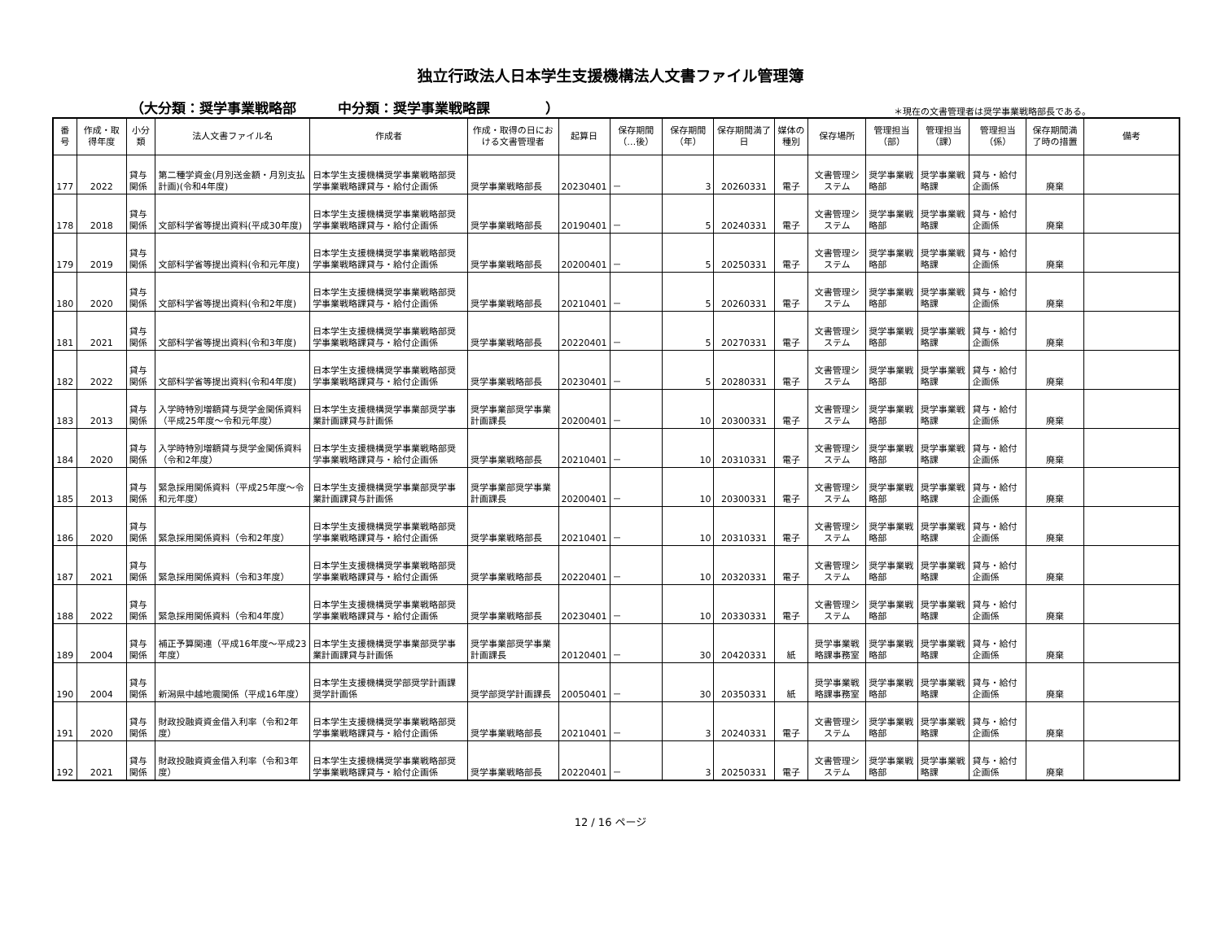独立行政法人日本学生支援機構法人文書ファイル管理簿
（大分類：奨学事業戦略部　　　中分類：奨学事業戦略課　　　　）
＊現在の文書管理者は奨学事業戦略部長である。
| 番号 | 作成・取得年度 | 小分類 | 法人文書ファイル名 | 作成者 | 作成・取得の日における文書管理者 | 起算日 | 保存期間（…後） | 保存期間（年） | 保存期間満了日 | 媒体の種別 | 保存場所 | 管理担当（部） | 管理担当（課） | 管理担当（係） | 保存期間満了時の措置 | 備考 |
| --- | --- | --- | --- | --- | --- | --- | --- | --- | --- | --- | --- | --- | --- | --- | --- | --- |
| 177 | 2022 | 貸与関係 | 第二種学資金(月別送金額・月別支払計画)(令和4年度) | 日本学生支援機構奨学事業戦略部奨学事業戦略課貸与・給付企画係 | 奨学事業戦略部長 | 20230401 | － | 3 | 20260331 | 電子 | 文書管理システム | 奨学事業戦略部 | 奨学事業戦略課 | 貸与・給付企画係 | 廃棄 | |
| 178 | 2018 | 貸与関係 | 文部科学省等提出資料(平成30年度) | 日本学生支援機構奨学事業戦略部奨学事業戦略課貸与・給付企画係 | 奨学事業戦略部長 | 20190401 | － | 5 | 20240331 | 電子 | 文書管理システム | 奨学事業戦略部 | 奨学事業戦略課 | 貸与・給付企画係 | 廃棄 | |
| 179 | 2019 | 貸与関係 | 文部科学省等提出資料(令和元年度) | 日本学生支援機構奨学事業戦略部奨学事業戦略課貸与・給付企画係 | 奨学事業戦略部長 | 20200401 | － | 5 | 20250331 | 電子 | 文書管理システム | 奨学事業戦略部 | 奨学事業戦略課 | 貸与・給付企画係 | 廃棄 | |
| 180 | 2020 | 貸与関係 | 文部科学省等提出資料(令和2年度) | 日本学生支援機構奨学事業戦略部奨学事業戦略課貸与・給付企画係 | 奨学事業戦略部長 | 20210401 | － | 5 | 20260331 | 電子 | 文書管理システム | 奨学事業戦略部 | 奨学事業戦略課 | 貸与・給付企画係 | 廃棄 | |
| 181 | 2021 | 貸与関係 | 文部科学省等提出資料(令和3年度) | 日本学生支援機構奨学事業戦略部奨学事業戦略課貸与・給付企画係 | 奨学事業戦略部長 | 20220401 | － | 5 | 20270331 | 電子 | 文書管理システム | 奨学事業戦略部 | 奨学事業戦略課 | 貸与・給付企画係 | 廃棄 | |
| 182 | 2022 | 貸与関係 | 文部科学省等提出資料(令和4年度) | 日本学生支援機構奨学事業戦略部奨学事業戦略課貸与・給付企画係 | 奨学事業戦略部長 | 20230401 | － | 5 | 20280331 | 電子 | 文書管理システム | 奨学事業戦略部 | 奨学事業戦略課 | 貸与・給付企画係 | 廃棄 | |
| 183 | 2013 | 貸与関係 | 入学時特別増額貸与奨学金関係資料（平成25年度～令和元年度） | 日本学生支援機構奨学事業部奨学事業計画課貸与計画係 | 奨学事業部奨学事業計画課長 | 20200401 | － | 10 | 20300331 | 電子 | 文書管理システム | 奨学事業戦略部 | 奨学事業戦略課 | 貸与・給付企画係 | 廃棄 | |
| 184 | 2020 | 貸与関係 | 入学時特別増額貸与奨学金関係資料（令和2年度） | 日本学生支援機構奨学事業戦略部奨学事業戦略課貸与・給付企画係 | 奨学事業戦略部長 | 20210401 | － | 10 | 20310331 | 電子 | 文書管理システム | 奨学事業戦略部 | 奨学事業戦略課 | 貸与・給付企画係 | 廃棄 | |
| 185 | 2013 | 貸与関係 | 緊急採用関係資料（平成25年度～令和元年度） | 日本学生支援機構奨学事業部奨学事業計画課貸与計画係 | 奨学事業部奨学事業計画課長 | 20200401 | － | 10 | 20300331 | 電子 | 文書管理システム | 奨学事業戦略部 | 奨学事業戦略課 | 貸与・給付企画係 | 廃棄 | |
| 186 | 2020 | 貸与関係 | 緊急採用関係資料（令和2年度） | 日本学生支援機構奨学事業戦略部奨学事業戦略課貸与・給付企画係 | 奨学事業戦略部長 | 20210401 | － | 10 | 20310331 | 電子 | 文書管理システム | 奨学事業戦略部 | 奨学事業戦略課 | 貸与・給付企画係 | 廃棄 | |
| 187 | 2021 | 貸与関係 | 緊急採用関係資料（令和3年度） | 日本学生支援機構奨学事業戦略部奨学事業戦略課貸与・給付企画係 | 奨学事業戦略部長 | 20220401 | － | 10 | 20320331 | 電子 | 文書管理システム | 奨学事業戦略部 | 奨学事業戦略課 | 貸与・給付企画係 | 廃棄 | |
| 188 | 2022 | 貸与関係 | 緊急採用関係資料（令和4年度） | 日本学生支援機構奨学事業戦略部奨学事業戦略課貸与・給付企画係 | 奨学事業戦略部長 | 20230401 | － | 10 | 20330331 | 電子 | 文書管理システム | 奨学事業戦略部 | 奨学事業戦略課 | 貸与・給付企画係 | 廃棄 | |
| 189 | 2004 | 貸与関係 | 補正予算関連（平成16年度～平成23年度） | 日本学生支援機構奨学事業部奨学事業計画課貸与計画係 | 奨学事業部奨学事業計画課長 | 20120401 | － | 30 | 20420331 | 紙 | 奨学事業戦略課事務室 | 奨学事業戦略部 | 奨学事業戦略課 | 貸与・給付企画係 | 廃棄 | |
| 190 | 2004 | 貸与関係 | 新潟県中越地震関係（平成16年度） | 日本学生支援機構奨学部奨学計画課奨学計画係 | 奨学部奨学計画課長 | 20050401 | － | 30 | 20350331 | 紙 | 奨学事業戦略課事務室 | 奨学事業戦略部 | 奨学事業戦略課 | 貸与・給付企画係 | 廃棄 | |
| 191 | 2020 | 貸与関係 | 財政投融資資金借入利率（令和2年度） | 日本学生支援機構奨学事業戦略部奨学事業戦略課貸与・給付企画係 | 奨学事業戦略部長 | 20210401 | － | 3 | 20240331 | 電子 | 文書管理システム | 奨学事業戦略部 | 奨学事業戦略課 | 貸与・給付企画係 | 廃棄 | |
| 192 | 2021 | 貸与関係 | 財政投融資資金借入利率（令和3年度） | 日本学生支援機構奨学事業戦略部奨学事業戦略課貸与・給付企画係 | 奨学事業戦略部長 | 20220401 | － | 3 | 20250331 | 電子 | 文書管理システム | 奨学事業戦略部 | 奨学事業戦略課 | 貸与・給付企画係 | 廃棄 | |
12 / 16 ページ